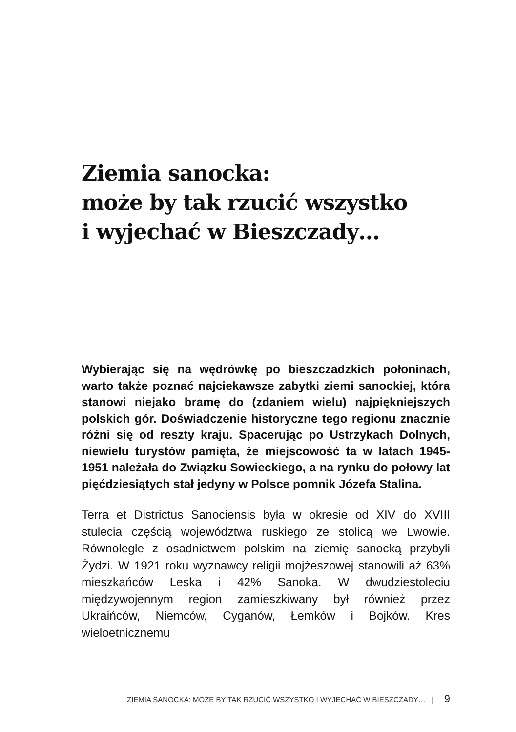Ziemia sanocka:
może by tak rzucić wszystko
i wyjechać w Bieszczady…
Wybierając się na wędrówkę po bieszczadzkich połoninach, warto także poznać najciekawsze zabytki ziemi sanockiej, która stanowi niejako bramę do (zdaniem wielu) najpiękniejszych polskich gór. Doświadczenie historyczne tego regionu znacznie różni się od reszty kraju. Spacerując po Ustrzykach Dolnych, niewielu turystów pamięta, że miejscowość ta w latach 1945-1951 należała do Związku Sowieckiego, a na rynku do połowy lat pięćdziesiątych stał jedyny w Polsce pomnik Józefa Stalina.
Terra et Districtus Sanociensis była w okresie od XIV do XVIII stulecia częścią województwa ruskiego ze stolicą we Lwowie. Równolegle z osadnictwem polskim na ziemię sanocką przybyli Żydzi. W 1921 roku wyznawcy religii mojżeszowej stanowili aż 63% mieszkańców Leska i 42% Sanoka. W dwudziestoleciu międzywojennym region zamieszkiwany był również przez Ukraińców, Niemców, Cyganów, Łemków i Bojków. Kres wieloetnicznemu
ZIEMIA SANOCKA: MOŻE BY TAK RZUCIĆ WSZYSTKO I WYJECHAĆ W BIESZCZADY… | 9